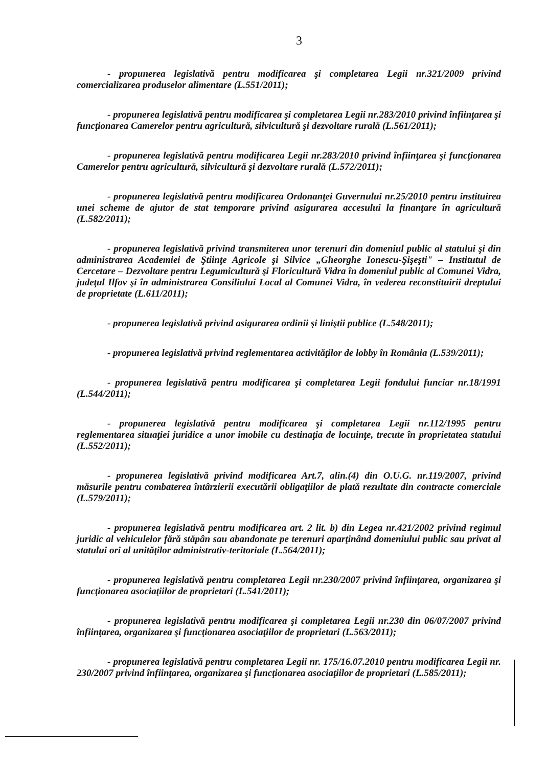3
- propunerea legislativă pentru modificarea şi completarea Legii nr.321/2009 privind comercializarea produselor alimentare (L.551/2011);
- propunerea legislativă pentru modificarea şi completarea Legii nr.283/2010 privind înfiinţarea şi funcţionarea Camerelor pentru agricultură, silvicultură şi dezvoltare rurală (L.561/2011);
- propunerea legislativă pentru modificarea Legii nr.283/2010 privind înfiinţarea şi funcţionarea Camerelor pentru agricultură, silvicultură şi dezvoltare rurală (L.572/2011);
- propunerea legislativă pentru modificarea Ordonanţei Guvernului nr.25/2010 pentru instituirea unei scheme de ajutor de stat temporare privind asigurarea accesului la finanţare în agricultură (L.582/2011);
- propunerea legislativă privind transmiterea unor terenuri din domeniul public al statului şi din administrarea Academiei de Ştiinţe Agricole şi Silvice „Gheorghe Ionescu-Şişeşti" – Institutul de Cercetare – Dezvoltare pentru Legumicultură şi Floricultură Vidra în domeniul public al Comunei Vidra, judeţul Ilfov şi în administrarea Consiliului Local al Comunei Vidra, în vederea reconstituirii dreptului de proprietate (L.611/2011);
- propunerea legislativă privind asigurarea ordinii şi liniştii publice (L.548/2011);
- propunerea legislativă privind reglementarea activităţilor de lobby în România (L.539/2011);
- propunerea legislativă pentru modificarea şi completarea Legii fondului funciar nr.18/1991 (L.544/2011);
- propunerea legislativă pentru modificarea şi completarea Legii nr.112/1995 pentru reglementarea situaţiei juridice a unor imobile cu destinaţia de locuinţe, trecute în proprietatea statului (L.552/2011);
- propunerea legislativă privind modificarea Art.7, alin.(4) din O.U.G. nr.119/2007, privind măsurile pentru combaterea întârzierii executării obligaţiilor de plată rezultate din contracte comerciale (L.579/2011);
- propunerea legislativă pentru modificarea art. 2 lit. b) din Legea nr.421/2002 privind regimul juridic al vehiculelor fără stăpân sau abandonate pe terenuri aparţinând domeniului public sau privat al statului ori al unităţilor administrativ-teritoriale (L.564/2011);
- propunerea legislativă pentru completarea Legii nr.230/2007 privind înfiinţarea, organizarea şi funcţionarea asociaţiilor de proprietari (L.541/2011);
- propunerea legislativă pentru modificarea şi completarea Legii nr.230 din 06/07/2007 privind înfiinţarea, organizarea şi funcţionarea asociaţiilor de proprietari (L.563/2011);
- propunerea legislativă pentru completarea Legii nr. 175/16.07.2010 pentru modificarea Legii nr. 230/2007 privind înfiinţarea, organizarea şi funcţionarea asociaţiilor de proprietari (L.585/2011);